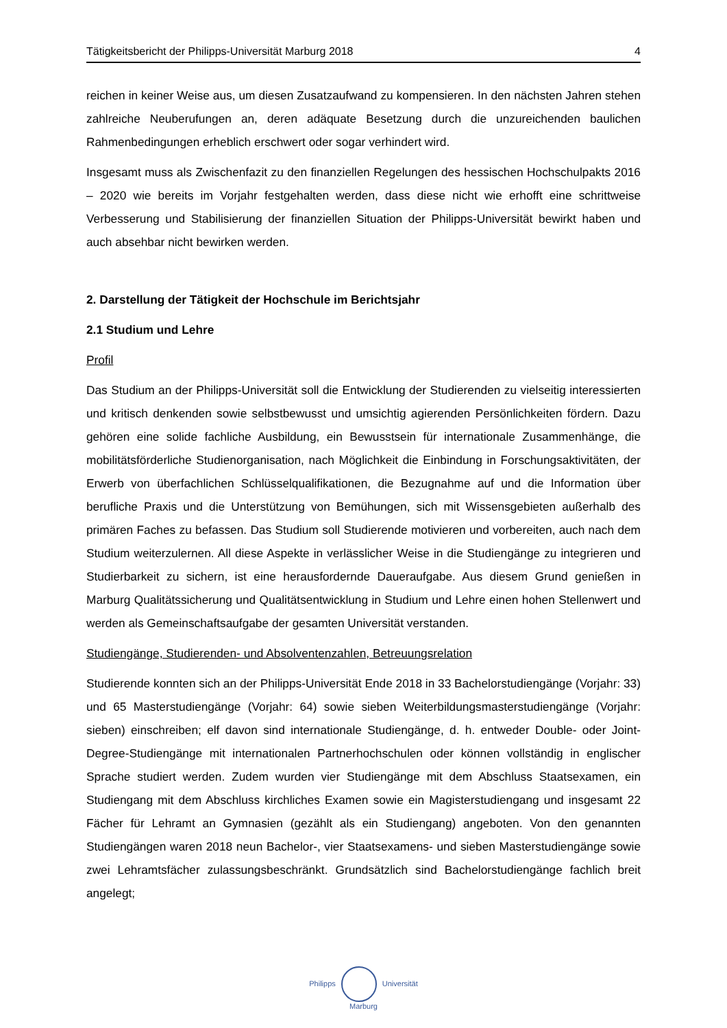Tätigkeitsbericht der Philipps-Universität Marburg 2018 4
reichen in keiner Weise aus, um diesen Zusatzaufwand zu kompensieren. In den nächsten Jahren stehen zahlreiche Neuberufungen an, deren adäquate Besetzung durch die unzureichenden baulichen Rahmenbedingungen erheblich erschwert oder sogar verhindert wird.
Insgesamt muss als Zwischenfazit zu den finanziellen Regelungen des hessischen Hochschulpakts 2016 – 2020 wie bereits im Vorjahr festgehalten werden, dass diese nicht wie erhofft eine schrittweise Verbesserung und Stabilisierung der finanziellen Situation der Philipps-Universität bewirkt haben und auch absehbar nicht bewirken werden.
2. Darstellung der Tätigkeit der Hochschule im Berichtsjahr
2.1 Studium und Lehre
Profil
Das Studium an der Philipps-Universität soll die Entwicklung der Studierenden zu vielseitig interessierten und kritisch denkenden sowie selbstbewusst und umsichtig agierenden Persönlichkeiten fördern. Dazu gehören eine solide fachliche Ausbildung, ein Bewusstsein für internationale Zusammenhänge, die mobilitätsförderliche Studienorganisation, nach Möglichkeit die Einbindung in Forschungsaktivitäten, der Erwerb von überfachlichen Schlüsselqualifikationen, die Bezugnahme auf und die Information über berufliche Praxis und die Unterstützung von Bemühungen, sich mit Wissensgebieten außerhalb des primären Faches zu befassen. Das Studium soll Studierende motivieren und vorbereiten, auch nach dem Studium weiterzulernen. All diese Aspekte in verlässlicher Weise in die Studiengänge zu integrieren und Studierbarkeit zu sichern, ist eine herausfordernde Daueraufgabe. Aus diesem Grund genießen in Marburg Qualitätssicherung und Qualitätsentwicklung in Studium und Lehre einen hohen Stellenwert und werden als Gemeinschaftsaufgabe der gesamten Universität verstanden.
Studiengänge, Studierenden- und Absolventenzahlen, Betreuungsrelation
Studierende konnten sich an der Philipps-Universität Ende 2018 in 33 Bachelorstudiengänge (Vorjahr: 33) und 65 Masterstudiengänge (Vorjahr: 64) sowie sieben Weiterbildungsmasterstudiengänge (Vorjahr: sieben) einschreiben; elf davon sind internationale Studiengänge, d. h. entweder Double- oder Joint-Degree-Studiengänge mit internationalen Partnerhochschulen oder können vollständig in englischer Sprache studiert werden. Zudem wurden vier Studiengänge mit dem Abschluss Staatsexamen, ein Studiengang mit dem Abschluss kirchliches Examen sowie ein Magisterstudiengang und insgesamt 22 Fächer für Lehramt an Gymnasien (gezählt als ein Studiengang) angeboten. Von den genannten Studiengängen waren 2018 neun Bachelor-, vier Staatsexamens- und sieben Masterstudiengänge sowie zwei Lehramtsfächer zulassungsbeschränkt. Grundsätzlich sind Bachelorstudiengänge fachlich breit angelegt;
Philipps Universität
Marburg